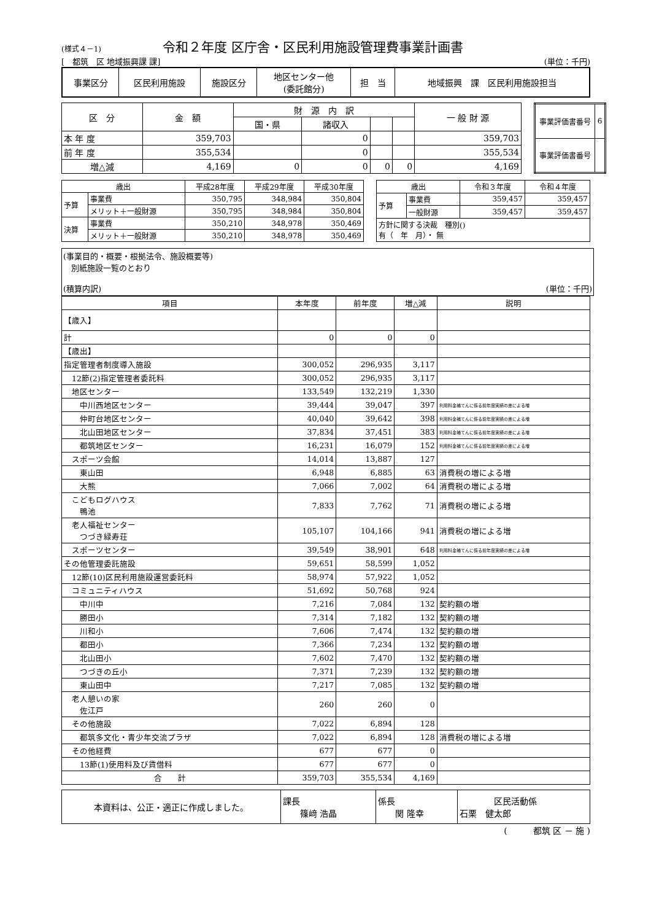(様式４－1) 令和２年度 区庁舎・区民利用施設管理費事業計画書
[　都筑　区 地域振興課 課] (単位：千円)
| 事業区分 | 区民利用施設 | 施設区分 | 地区センター他 (委託館分) | 担 当 | 地域振興 課 区民利用施設担当 |
| 区 分 | 金 額 | 財 源 内 訳 | | | | 一 般 財 源 |
| | | 国・県 | 諸収入 | | | |
| 本 年 度 | 359,703 | | 0 | | | 359,703 |
| 前 年 度 | 355,534 | | 0 | | | 355,534 |
| 増△減 | 4,169 | 0 | 0 | 0 | 0 | 4,169 |
| 事業評価書番号 | 6 |
| 事業評価書番号 | |
| 歳出 | | 平成28年度 | 平成29年度 | 平成30年度 |
| 予算 | 事業費 | 350,795 | 348,984 | 350,804 |
| | メリット＋一般財源 | 350,795 | 348,984 | 350,804 |
| 決算 | 事業費 | 350,210 | 348,978 | 350,469 |
| | メリット＋一般財源 | 350,210 | 348,978 | 350,469 |
| 歳出 | | 令和３年度 | 令和４年度 |
| 予算 | 事業費 | 359,457 | 359,457 |
| | 一般財源 | 359,457 | 359,457 |
| 方針に関する決裁 種別() 有（ 年 月）・ 無 | | | |
(事業目的・概要・根拠法令、施設概要等)
　別紙施設一覧のとおり
(積算内訳) (単位：千円)
| 項目 | 本年度 | 前年度 | 増△減 | 説明 |
| 【歳入】 | | | | |
| 計 | 0 | 0 | 0 | |
| 【歳出】 | | | | |
| 指定管理者制度導入施設 | 300,052 | 296,935 | 3,117 | |
| 12節(2)指定管理者委託料 | 300,052 | 296,935 | 3,117 | |
| 地区センター | 133,549 | 132,219 | 1,330 | |
| 中川西地区センター | 39,444 | 39,047 | 397 | 利用料金補てんに係る前年度実績の差による増 |
| 仲町台地区センター | 40,040 | 39,642 | 398 | 利用料金補てんに係る前年度実績の差による増 |
| 北山田地区センター | 37,834 | 37,451 | 383 | 利用料金補てんに係る前年度実績の差による増 |
| 都筑地区センター | 16,231 | 16,079 | 152 | 利用料金補てんに係る前年度実績の差による増 |
| スポーツ会館 | 14,014 | 13,887 | 127 | |
| 東山田 | 6,948 | 6,885 | 63 | 消費税の増による増 |
| 大熊 | 7,066 | 7,002 | 64 | 消費税の増による増 |
| こどもログハウス 鴨池 | 7,833 | 7,762 | 71 | 消費税の増による増 |
| 老人福祉センター つづき緑寿荘 | 105,107 | 104,166 | 941 | 消費税の増による増 |
| スポーツセンター | 39,549 | 38,901 | 648 | 利用料金補てんに係る前年度実績の差による増 |
| その他管理委託施設 | 59,651 | 58,599 | 1,052 | |
| 12節(10)区民利用施設運営委託料 | 58,974 | 57,922 | 1,052 | |
| コミュニティハウス | 51,692 | 50,768 | 924 | |
| 中川中 | 7,216 | 7,084 | 132 | 契約額の増 |
| 勝田小 | 7,314 | 7,182 | 132 | 契約額の増 |
| 川和小 | 7,606 | 7,474 | 132 | 契約額の増 |
| 都田小 | 7,366 | 7,234 | 132 | 契約額の増 |
| 北山田小 | 7,602 | 7,470 | 132 | 契約額の増 |
| つづきの丘小 | 7,371 | 7,239 | 132 | 契約額の増 |
| 東山田中 | 7,217 | 7,085 | 132 | 契約額の増 |
| 老人憩いの家 佐江戸 | 260 | 260 | 0 | |
| その他施設 | 7,022 | 6,894 | 128 | |
| 都筑多文化・青少年交流プラザ | 7,022 | 6,894 | 128 | 消費税の増による増 |
| その他経費 | 677 | 677 | 0 | |
| 13節(1)使用料及び賃借料 | 677 | 677 | 0 | |
| 合 計 | 359,703 | 355,534 | 4,169 | |
| 本資料は、公正・適正に作成しました。 | 課長 篠﨑 浩晶 | 係長 関 隆幸 | 区民活動係 石栗 健太郎 |
(　　　都筑 区 － 施 )